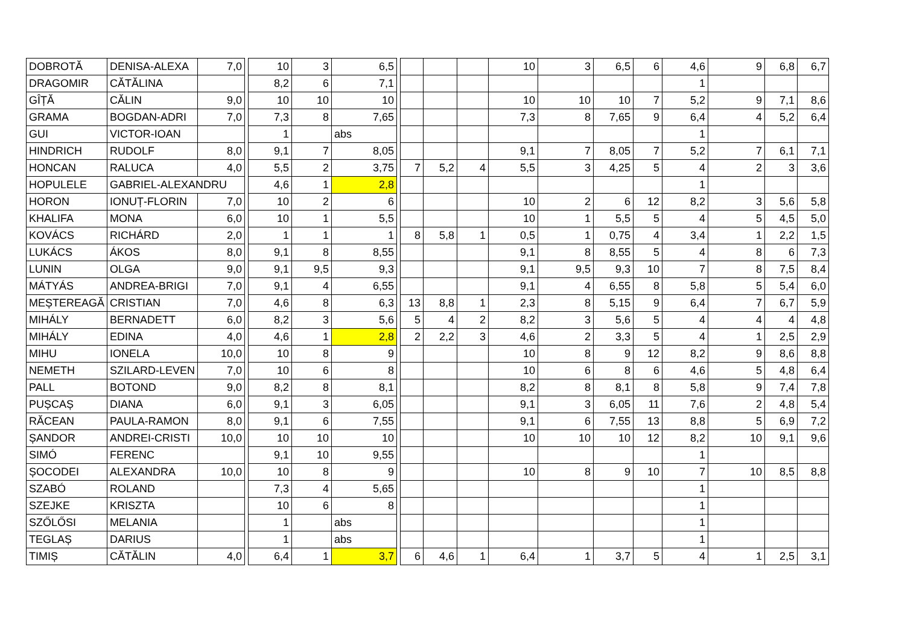| DOBROTĂ | DENISA-ALEXA | 7,0 | | 10 | 3 | 6,5 | | | | | 10 | 3 | 6,5 | 6 | 4,6 | 9 | 6,8 | 6,7 |
| DRAGOMIR | CĂTĂLINA | | | 8,2 | 6 | 7,1 | | | | | | | | | 1 | | | |
| GÎȚĂ | CĂLIN | 9,0 | | 10 | 10 | 10 | | | | | 10 | 10 | 10 | 7 | 5,2 | 9 | 7,1 | 8,6 |
| GRAMA | BOGDAN-ADRI | 7,0 | | 7,3 | 8 | 7,65 | | | | | 7,3 | 8 | 7,65 | 9 | 6,4 | 4 | 5,2 | 6,4 |
| GUI | VICTOR-IOAN | | | 1 | | abs | | | | | | | | | 1 | | | |
| HINDRICH | RUDOLF | 8,0 | | 9,1 | 7 | 8,05 | | | | | 9,1 | 7 | 8,05 | 7 | 5,2 | 7 | 6,1 | 7,1 |
| HONCAN | RALUCA | 4,0 | | 5,5 | 2 | 3,75 | | 7 | 5,2 | 4 | 5,5 | 3 | 4,25 | 5 | 4 | 2 | 3 | 3,6 |
| HOPULELE | GABRIEL-ALEXANDRU | | | 4,6 | 1 | 2,8 | | | | | | | | | 1 | | | |
| HORON | IONUȚ-FLORIN | 7,0 | | 10 | 2 | 6 | | | | | 10 | 2 | 6 | 12 | 8,2 | 3 | 5,6 | 5,8 |
| KHALIFA | MONA | 6,0 | | 10 | 1 | 5,5 | | | | | 10 | 1 | 5,5 | 5 | 4 | 5 | 4,5 | 5,0 |
| KOVÁCS | RICHÁRD | 2,0 | | 1 | 1 | 1 | | 8 | 5,8 | 1 | 0,5 | 1 | 0,75 | 4 | 3,4 | 1 | 2,2 | 1,5 |
| LUKÁCS | ÁKOS | 8,0 | | 9,1 | 8 | 8,55 | | | | | 9,1 | 8 | 8,55 | 5 | 4 | 8 | 6 | 7,3 |
| LUNIN | OLGA | 9,0 | | 9,1 | 9,5 | 9,3 | | | | | 9,1 | 9,5 | 9,3 | 10 | 7 | 8 | 7,5 | 8,4 |
| MÁTYÁS | ANDREA-BRIGI | 7,0 | | 9,1 | 4 | 6,55 | | | | | 9,1 | 4 | 6,55 | 8 | 5,8 | 5 | 5,4 | 6,0 |
| MEȘTEREAGĂ | CRISTIAN | 7,0 | | 4,6 | 8 | 6,3 | | 13 | 8,8 | 1 | 2,3 | 8 | 5,15 | 9 | 6,4 | 7 | 6,7 | 5,9 |
| MIHÁLY | BERNADETT | 6,0 | | 8,2 | 3 | 5,6 | | 5 | 4 | 2 | 8,2 | 3 | 5,6 | 5 | 4 | 4 | 4 | 4,8 |
| MIHÁLY | EDINA | 4,0 | | 4,6 | 1 | 2,8 | | 2 | 2,2 | 3 | 4,6 | 2 | 3,3 | 5 | 4 | 1 | 2,5 | 2,9 |
| MIHU | IONELA | 10,0 | | 10 | 8 | 9 | | | | | 10 | 8 | 9 | 12 | 8,2 | 9 | 8,6 | 8,8 |
| NEMETH | SZILARD-LEVEN | 7,0 | | 10 | 6 | 8 | | | | | 10 | 6 | 8 | 6 | 4,6 | 5 | 4,8 | 6,4 |
| PALL | BOTOND | 9,0 | | 8,2 | 8 | 8,1 | | | | | 8,2 | 8 | 8,1 | 8 | 5,8 | 9 | 7,4 | 7,8 |
| PUȘCAȘ | DIANA | 6,0 | | 9,1 | 3 | 6,05 | | | | | 9,1 | 3 | 6,05 | 11 | 7,6 | 2 | 4,8 | 5,4 |
| RĂCEAN | PAULA-RAMON | 8,0 | | 9,1 | 6 | 7,55 | | | | | 9,1 | 6 | 7,55 | 13 | 8,8 | 5 | 6,9 | 7,2 |
| ȘANDOR | ANDREI-CRISTI | 10,0 | | 10 | 10 | 10 | | | | | 10 | 10 | 10 | 12 | 8,2 | 10 | 9,1 | 9,6 |
| SIMÓ | FERENC | | | 9,1 | 10 | 9,55 | | | | | | | | | 1 | | | |
| ȘOCODEI | ALEXANDRA | 10,0 | | 10 | 8 | 9 | | | | | 10 | 8 | 9 | 10 | 7 | 10 | 8,5 | 8,8 |
| SZABÓ | ROLAND | | | 7,3 | 4 | 5,65 | | | | | | | | | 1 | | | |
| SZEJKE | KRISZTA | | | 10 | 6 | 8 | | | | | | | | | 1 | | | |
| SZŐLŐSI | MELANIA | | | 1 | | abs | | | | | | | | | 1 | | | |
| TEGLAȘ | DARIUS | | | 1 | | abs | | | | | | | | | 1 | | | |
| TIMIȘ | CĂTĂLIN | 4,0 | | 6,4 | 1 | 3,7 | | 6 | 4,6 | 1 | 6,4 | 1 | 3,7 | 5 | 4 | 1 | 2,5 | 3,1 |